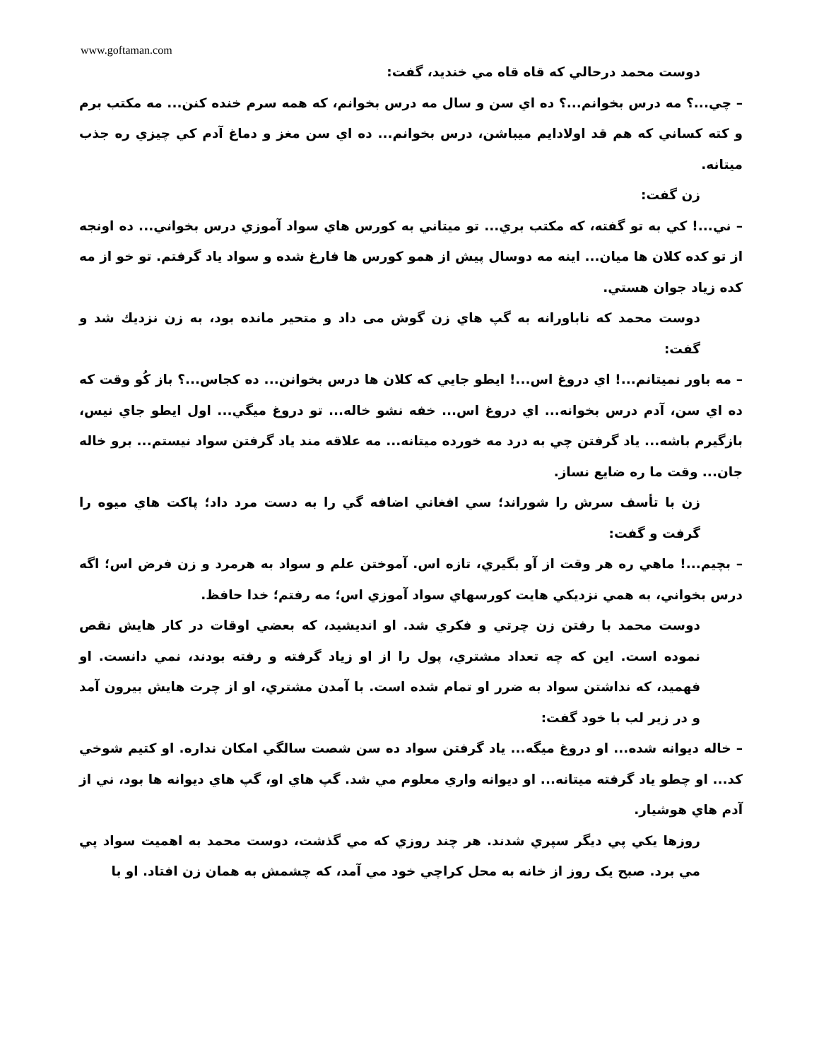www.goftaman.com
دوست محمد درحالي که قاه قاه مي خنديد، گفت:
– چي...؟ مه درس بخوانم...؟ ده اي سن و سال مه درس بخوانم، که همه سرم خنده کنن... مه مکتب برم و کته کساني که هم قد اولادايم ميباشن، درس بخوانم... ده اي سن مغز و دماغ آدم کي چيزي ره جذب ميتانه.
زن گفت:
– ني...! کي به تو گفته، که مکتب بري... تو ميتاني به کورس هاي سواد آموزي درس بخواني... ده اونجه از تو کده کلان ها ميان... اينه مه دوسال پيش از همو کورس ها فارغ شده و سواد ياد گرفتم. تو خو از مه کده زياد جوان هستي.
دوست محمد که ناباورانه به گپ هاي زن گوش می داد و متحير مانده بود، به زن نزديك شد و گفت:
– مه باور نميتانم...! اي دروغ اس...! ايطو جايي که کلان ها درس بخوانن... ده کجاس...؟ باز کُو وقت که ده اي سن، آدم درس بخوانه... اي دروغ اس... خفه نشو خاله... تو دروغ ميگي... اول ايطو جاي نيس، بازگيرم باشه... ياد گرفتن چي به درد مه خورده ميتانه... مه علاقه مند ياد گرفتن سواد نيستم... برو خاله جان... وقت ما ره ضايع نساز.
زن با تأسف سرش را شوراند؛ سي افغاني اضافه گي را به دست مرد داد؛ پاکت هاي ميوه را گرفت و گفت:
– بچيم...! ماهي ره هر وقت از آو بگيري، تازه اس. آموختن علم و سواد به هرمرد و زن فرض اس؛ اگه درس بخواني، به همي نزديکي هايت کورسهاي سواد آموزي اس؛ مه رفتم؛ خدا حافظ.
دوست محمد با رفتن زن چرتي و فکري شد. او انديشيد، که بعضي اوقات در کار هايش نقص نموده است. اين که چه تعداد مشتري، پول را از او زياد گرفته و رفته بودند، نمي دانست. او فهميد، که نداشتن سواد به ضرر او تمام شده است. با آمدن مشتري، او از چرت هايش بيرون آمد و در زير لب با خود گفت:
– خاله ديوانه شده... او دروغ ميگه... ياد گرفتن سواد ده سن شصت سالگي امکان نداره. او کتيم شوخي کد... او چطو ياد گرفته ميتانه... او ديوانه واري معلوم مي شد. گپ هاي او، گپ هاي ديوانه ها بود، ني از آدم هاي هوشيار.
روزها يکي پي ديگر سپري شدند. هر چند روزي که مي گذشت، دوست محمد به اهميت سواد پي مي برد. صبح يک روز از خانه به محل کراچي خود مي آمد، که چشمش به همان زن افتاد. او با